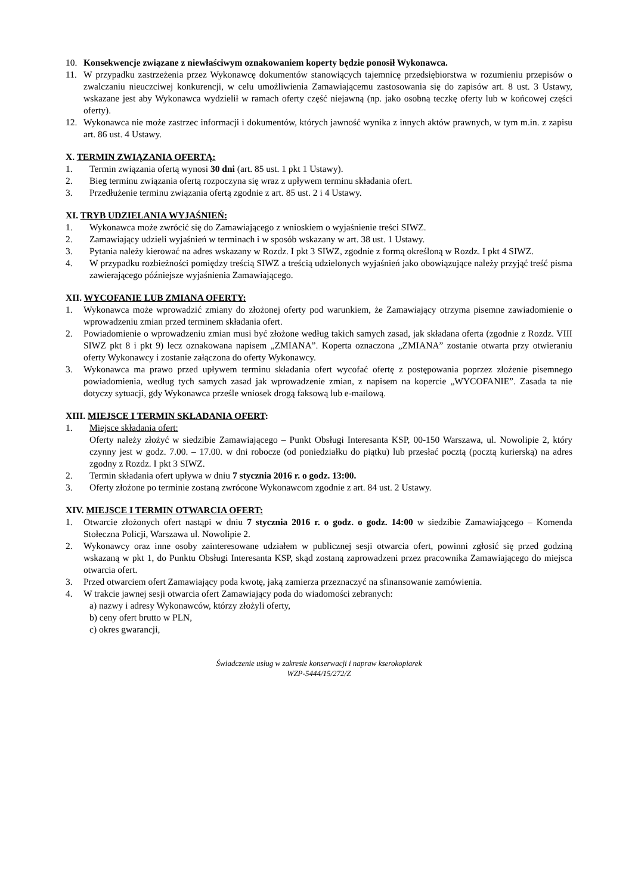10. Konsekwencje związane z niewłaściwym oznakowaniem koperty będzie ponosił Wykonawca.
11. W przypadku zastrzeżenia przez Wykonawcę dokumentów stanowiących tajemnicę przedsiębiorstwa w rozumieniu przepisów o zwalczaniu nieuczciwej konkurencji, w celu umożliwienia Zamawiającemu zastosowania się do zapisów art. 8 ust. 3 Ustawy, wskazane jest aby Wykonawca wydzielił w ramach oferty część niejawną (np. jako osobną teczkę oferty lub w końcowej części oferty).
12. Wykonawca nie może zastrzec informacji i dokumentów, których jawność wynika z innych aktów prawnych, w tym m.in. z zapisu art. 86 ust. 4 Ustawy.
X. TERMIN ZWIĄZANIA OFERTĄ:
1. Termin związania ofertą wynosi 30 dni (art. 85 ust. 1 pkt 1 Ustawy).
2. Bieg terminu związania ofertą rozpoczyna się wraz z upływem terminu składania ofert.
3. Przedłużenie terminu związania ofertą zgodnie z art. 85 ust. 2 i 4 Ustawy.
XI. TRYB UDZIELANIA WYJAŚNIEŃ:
1. Wykonawca może zwrócić się do Zamawiającego z wnioskiem o wyjaśnienie treści SIWZ.
2. Zamawiający udzieli wyjaśnień w terminach i w sposób wskazany w art. 38 ust. 1 Ustawy.
3. Pytania należy kierować na adres wskazany w Rozdz. I pkt 3 SIWZ, zgodnie z formą określoną w Rozdz. I pkt 4 SIWZ.
4. W przypadku rozbieżności pomiędzy treścią SIWZ a treścią udzielonych wyjaśnień jako obowiązujące należy przyjąć treść pisma zawierającego późniejsze wyjaśnienia Zamawiającego.
XII. WYCOFANIE LUB ZMIANA OFERTY:
1. Wykonawca może wprowadzić zmiany do złożonej oferty pod warunkiem, że Zamawiający otrzyma pisemne zawiadomienie o wprowadzeniu zmian przed terminem składania ofert.
2. Powiadomienie o wprowadzeniu zmian musi być złożone według takich samych zasad, jak składana oferta (zgodnie z Rozdz. VIII SIWZ pkt 8 i pkt 9) lecz oznakowana napisem „ZMIANA”. Koperta oznaczona „ZMIANA” zostanie otwarta przy otwieraniu oferty Wykonawcy i zostanie załączona do oferty Wykonawcy.
3. Wykonawca ma prawo przed upływem terminu składania ofert wycofać ofertę z postępowania poprzez złożenie pisemnego powiadomienia, według tych samych zasad jak wprowadzenie zmian, z napisem na kopercie „WYCOFANIE”. Zasada ta nie dotyczy sytuacji, gdy Wykonawca prześle wniosek drogą faksową lub e-mailową.
XIII. MIEJSCE I TERMIN SKŁADANIA OFERT:
1. Miejsce składania ofert:
Oferty należy złożyć w siedzibie Zamawiającego – Punkt Obsługi Interesanta KSP, 00-150 Warszawa, ul. Nowolipie 2, który czynny jest w godz. 7.00. – 17.00. w dni robocze (od poniedziałku do piątku) lub przesłać pocztą (pocztą kurierską) na adres zgodny z Rozdz. I pkt 3 SIWZ.
2. Termin składania ofert upływa w dniu 7 stycznia 2016 r. o godz. 13:00.
3. Oferty złożone po terminie zostaną zwrócone Wykonawcom zgodnie z art. 84 ust. 2 Ustawy.
XIV. MIEJSCE I TERMIN OTWARCIA OFERT:
1. Otwarcie złożonych ofert nastąpi w dniu 7 stycznia 2016 r. o godz. o godz. 14:00 w siedzibie Zamawiającego – Komenda Stołeczna Policji, Warszawa ul. Nowolipie 2.
2. Wykonawcy oraz inne osoby zainteresowane udziałem w publicznej sesji otwarcia ofert, powinni zgłosić się przed godziną wskazaną w pkt 1, do Punktu Obsługi Interesanta KSP, skąd zostaną zaprowadzeni przez pracownika Zamawiającego do miejsca otwarcia ofert.
3. Przed otwarciem ofert Zamawiający poda kwotę, jaką zamierza przeznaczyć na sfinansowanie zamówienia.
4. W trakcie jawnej sesji otwarcia ofert Zamawiający poda do wiadomości zebranych:
a) nazwy i adresy Wykonawców, którzy złożyli oferty,
b) ceny ofert brutto w PLN,
c) okres gwarancji,
Świadczenie usług w zakresie konserwacji i napraw kserokopiarek
WZP-5444/15/272/Z